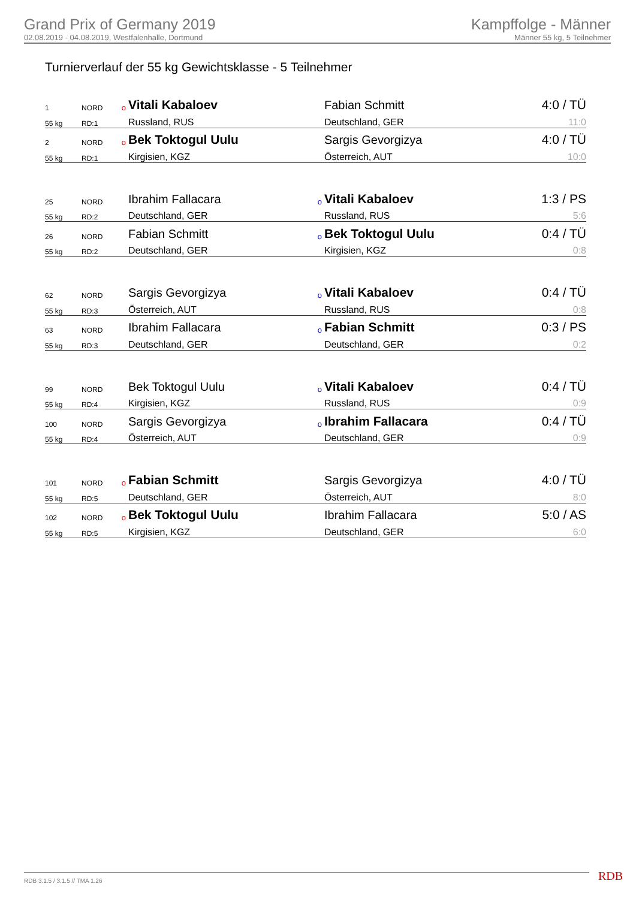Grand Prix of Germany 2019
02.08.2019 - 04.08.2019, Westfalenhalle, Dortmund
Kampffolge - Männer
Männer 55 kg, 5 Teilnehmer
Turnierverlauf der 55 kg Gewichtsklasse - 5 Teilnehmer
| 1 | NORD | o | Vitali Kabaloev | | Fabian Schmitt | 4:0 / TÜ |
| 55 kg | RD:1 | | Russland, RUS | | Deutschland, GER | 11:0 |
| 2 | NORD | o | Bek Toktogul Uulu | | Sargis Gevorgizya | 4:0 / TÜ |
| 55 kg | RD:1 | | Kirgisien, KGZ | | Österreich, AUT | 10:0 |
| 25 | NORD | | Ibrahim Fallacara | o | Vitali Kabaloev | 1:3 / PS |
| 55 kg | RD:2 | | Deutschland, GER | | Russland, RUS | 5:6 |
| 26 | NORD | | Fabian Schmitt | o | Bek Toktogul Uulu | 0:4 / TÜ |
| 55 kg | RD:2 | | Deutschland, GER | | Kirgisien, KGZ | 0:8 |
| 62 | NORD | | Sargis Gevorgizya | o | Vitali Kabaloev | 0:4 / TÜ |
| 55 kg | RD:3 | | Österreich, AUT | | Russland, RUS | 0:8 |
| 63 | NORD | | Ibrahim Fallacara | o | Fabian Schmitt | 0:3 / PS |
| 55 kg | RD:3 | | Deutschland, GER | | Deutschland, GER | 0:2 |
| 99 | NORD | | Bek Toktogul Uulu | o | Vitali Kabaloev | 0:4 / TÜ |
| 55 kg | RD:4 | | Kirgisien, KGZ | | Russland, RUS | 0:9 |
| 100 | NORD | | Sargis Gevorgizya | o | Ibrahim Fallacara | 0:4 / TÜ |
| 55 kg | RD:4 | | Österreich, AUT | | Deutschland, GER | 0:9 |
| 101 | NORD | o | Fabian Schmitt | | Sargis Gevorgizya | 4:0 / TÜ |
| 55 kg | RD:5 | | Deutschland, GER | | Österreich, AUT | 8:0 |
| 102 | NORD | o | Bek Toktogul Uulu | | Ibrahim Fallacara | 5:0 / AS |
| 55 kg | RD:5 | | Kirgisien, KGZ | | Deutschland, GER | 6:0 |
RDB 3.1.5 / 3.1.5 // TMA 1.26 RDB